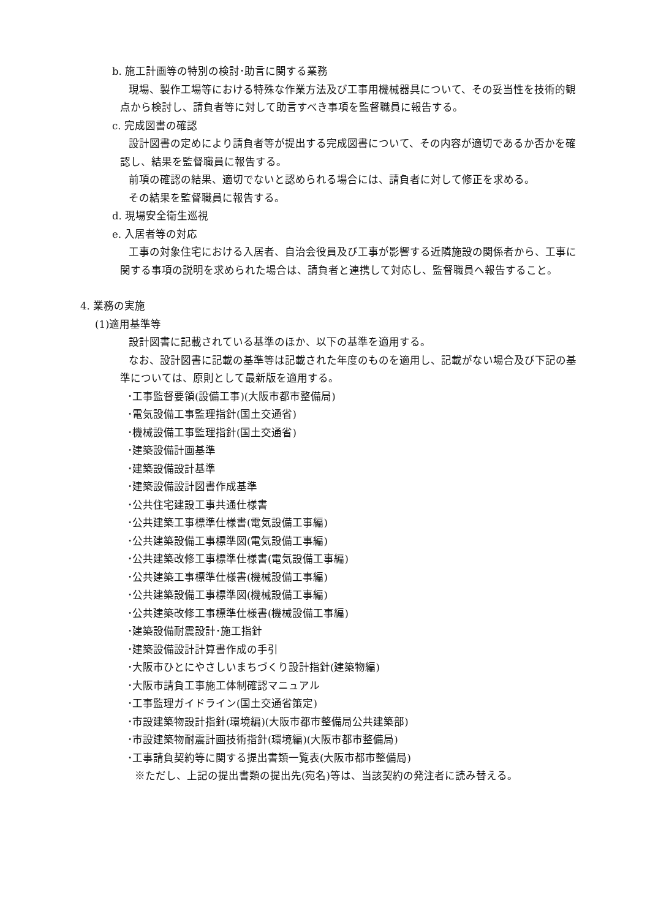b. 施工計画等の特別の検討･助言に関する業務
現場、製作工場等における特殊な作業方法及び工事用機械器具について、その妥当性を技術的観点から検討し、請負者等に対して助言すべき事項を監督職員に報告する。
c. 完成図書の確認
設計図書の定めにより請負者等が提出する完成図書について、その内容が適切であるか否かを確認し、結果を監督職員に報告する。
前項の確認の結果、適切でないと認められる場合には、請負者に対して修正を求める。
その結果を監督職員に報告する。
d. 現場安全衛生巡視
e. 入居者等の対応
工事の対象住宅における入居者、自治会役員及び工事が影響する近隣施設の関係者から、工事に関する事項の説明を求められた場合は、請負者と連携して対応し、監督職員へ報告すること。
4. 業務の実施
(1)適用基準等
設計図書に記載されている基準のほか、以下の基準を適用する。
なお、設計図書に記載の基準等は記載された年度のものを適用し、記載がない場合及び下記の基準については、原則として最新版を適用する。
･工事監督要領(設備工事)(大阪市都市整備局)
･電気設備工事監理指針(国土交通省)
･機械設備工事監理指針(国土交通省)
･建築設備計画基準
･建築設備設計基準
･建築設備設計図書作成基準
･公共住宅建設工事共通仕様書
･公共建築工事標準仕様書(電気設備工事編)
･公共建築設備工事標準図(電気設備工事編)
･公共建築改修工事標準仕様書(電気設備工事編)
･公共建築工事標準仕様書(機械設備工事編)
･公共建築設備工事標準図(機械設備工事編)
･公共建築改修工事標準仕様書(機械設備工事編)
･建築設備耐震設計･施工指針
･建築設備設計計算書作成の手引
･大阪市ひとにやさしいまちづくり設計指針(建築物編)
･大阪市請負工事施工体制確認マニュアル
･工事監理ガイドライン(国土交通省策定)
･市設建築物設計指針(環境編)(大阪市都市整備局公共建築部)
･市設建築物耐震計画技術指針(環境編)(大阪市都市整備局)
･工事請負契約等に関する提出書類一覧表(大阪市都市整備局)
※ただし、上記の提出書類の提出先(宛名)等は、当該契約の発注者に読み替える。